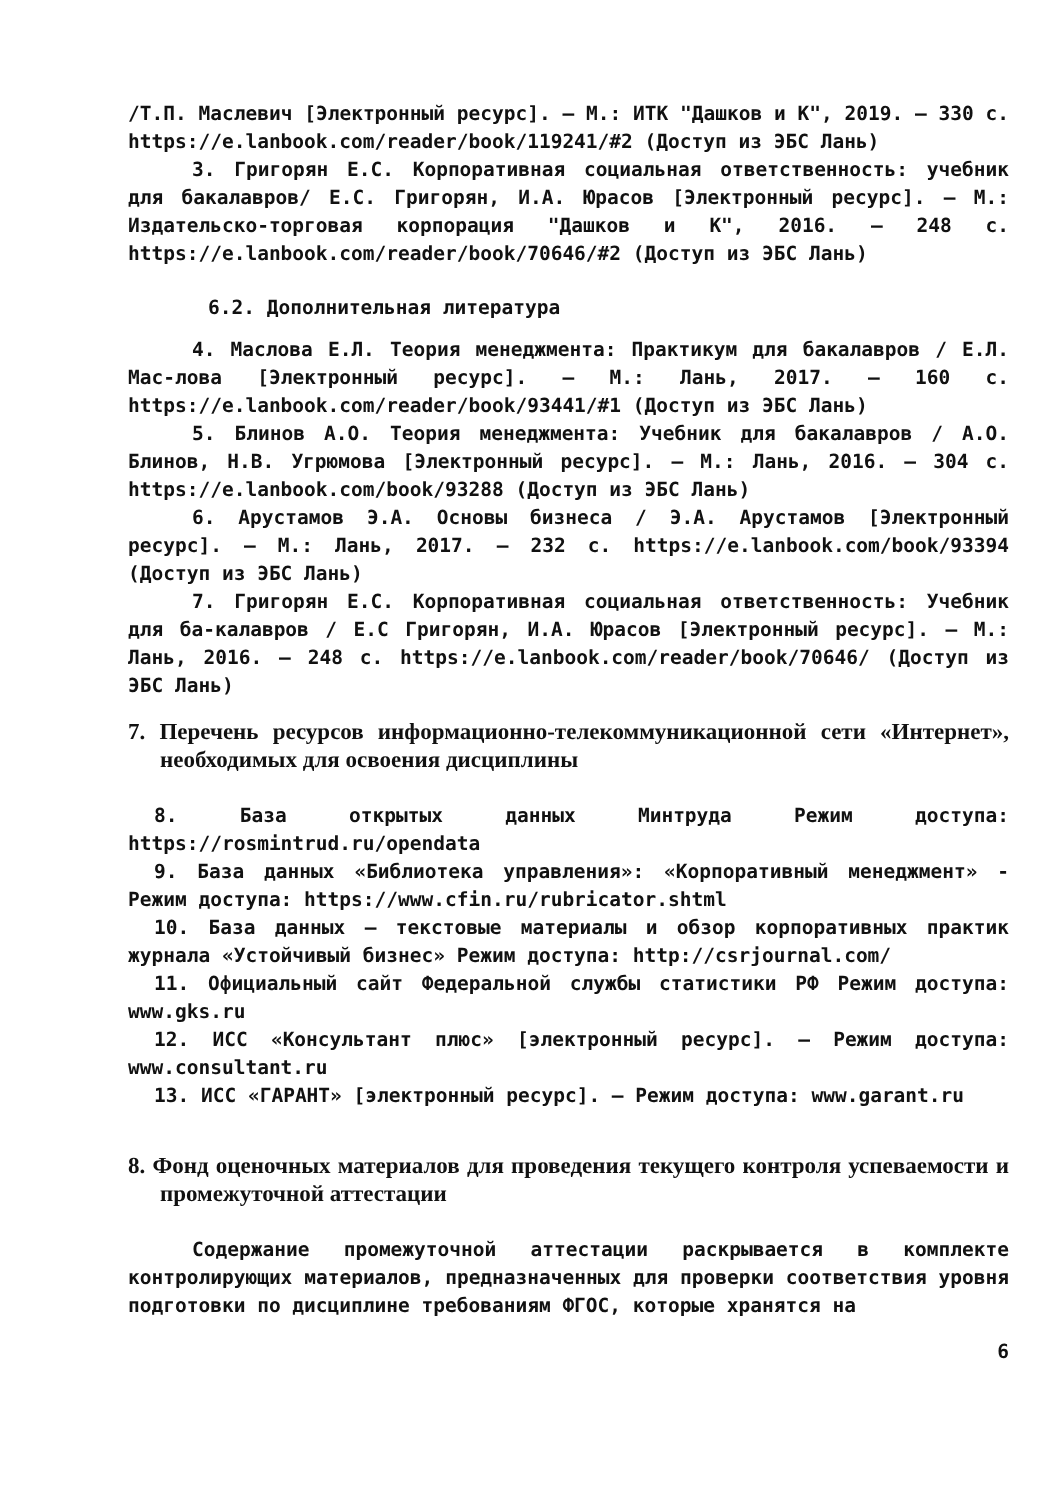/Т.П. Маслевич [Электронный ресурс]. – М.: ИТК "Дашков и К", 2019. – 330 с. https://e.lanbook.com/reader/book/119241/#2 (Доступ из ЭБС Лань)
3. Григорян Е.С. Корпоративная социальная ответственность: учебник для бакалавров/ Е.С. Григорян, И.А. Юрасов [Электронный ресурс]. – М.: Издательско-торговая корпорация "Дашков и К", 2016. – 248 с. https://e.lanbook.com/reader/book/70646/#2 (Доступ из ЭБС Лань)
6.2. Дополнительная литература
4. Маслова Е.Л. Теория менеджмента: Практикум для бакалавров / Е.Л. Мас-лова [Электронный ресурс]. – М.: Лань, 2017. – 160 с. https://e.lanbook.com/reader/book/93441/#1 (Доступ из ЭБС Лань)
5. Блинов А.О. Теория менеджмента: Учебник для бакалавров / А.О. Блинов, Н.В. Угрюмова [Электронный ресурс]. – М.: Лань, 2016. – 304 с. https://e.lanbook.com/book/93288 (Доступ из ЭБС Лань)
6. Арустамов Э.А. Основы бизнеса / Э.А. Арустамов [Электронный ресурс]. – М.: Лань, 2017. – 232 с. https://e.lanbook.com/book/93394 (Доступ из ЭБС Лань)
7. Григорян Е.С. Корпоративная социальная ответственность: Учебник для ба-калавров / Е.С Григорян, И.А. Юрасов [Электронный ресурс]. – М.: Лань, 2016. – 248 с. https://e.lanbook.com/reader/book/70646/ (Доступ из ЭБС Лань)
7. Перечень ресурсов информационно-телекоммуникационной сети «Интернет», необходимых для освоения дисциплины
8. База открытых данных Минтруда Режим доступа: https://rosmintrud.ru/opendata
9. База данных «Библиотека управления»: «Корпоративный менеджмент» - Режим доступа: https://www.cfin.ru/rubricator.shtml
10. База данных – текстовые материалы и обзор корпоративных практик журнала «Устойчивый бизнес» Режим доступа: http://csrjournal.com/
11. Официальный сайт Федеральной службы статистики РФ Режим доступа: www.gks.ru
12. ИСС «Консультант плюс» [электронный ресурс]. – Режим доступа: www.consultant.ru
13. ИСС «ГАРАНТ» [электронный ресурс]. – Режим доступа: www.garant.ru
8. Фонд оценочных материалов для проведения текущего контроля успеваемости и промежуточной аттестации
Содержание промежуточной аттестации раскрывается в комплекте контролирующих материалов, предназначенных для проверки соответствия уровня подготовки по дисциплине требованиям ФГОС, которые хранятся на
6